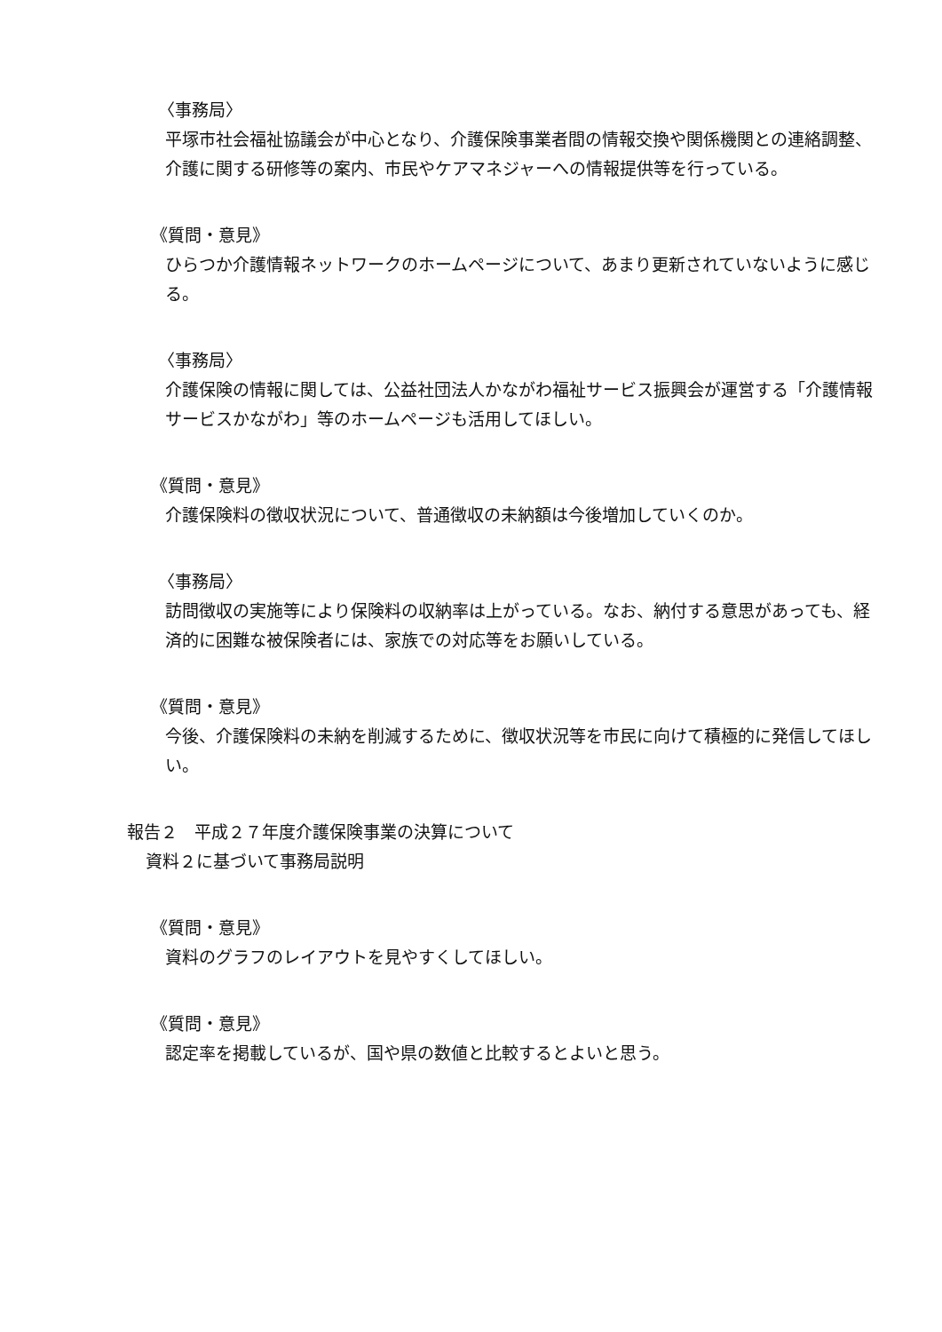〈事務局〉
平塚市社会福祉協議会が中心となり、介護保険事業者間の情報交換や関係機関との連絡調整、介護に関する研修等の案内、市民やケアマネジャーへの情報提供等を行っている。
《質問・意見》
ひらつか介護情報ネットワークのホームページについて、あまり更新されていないように感じる。
〈事務局〉
介護保険の情報に関しては、公益社団法人かながわ福祉サービス振興会が運営する「介護情報サービスかながわ」等のホームページも活用してほしい。
《質問・意見》
介護保険料の徴収状況について、普通徴収の未納額は今後増加していくのか。
〈事務局〉
訪問徴収の実施等により保険料の収納率は上がっている。なお、納付する意思があっても、経済的に困難な被保険者には、家族での対応等をお願いしている。
《質問・意見》
今後、介護保険料の未納を削減するために、徴収状況等を市民に向けて積極的に発信してほしい。
報告２　平成２７年度介護保険事業の決算について
資料２に基づいて事務局説明
《質問・意見》
資料のグラフのレイアウトを見やすくしてほしい。
《質問・意見》
認定率を掲載しているが、国や県の数値と比較するとよいと思う。